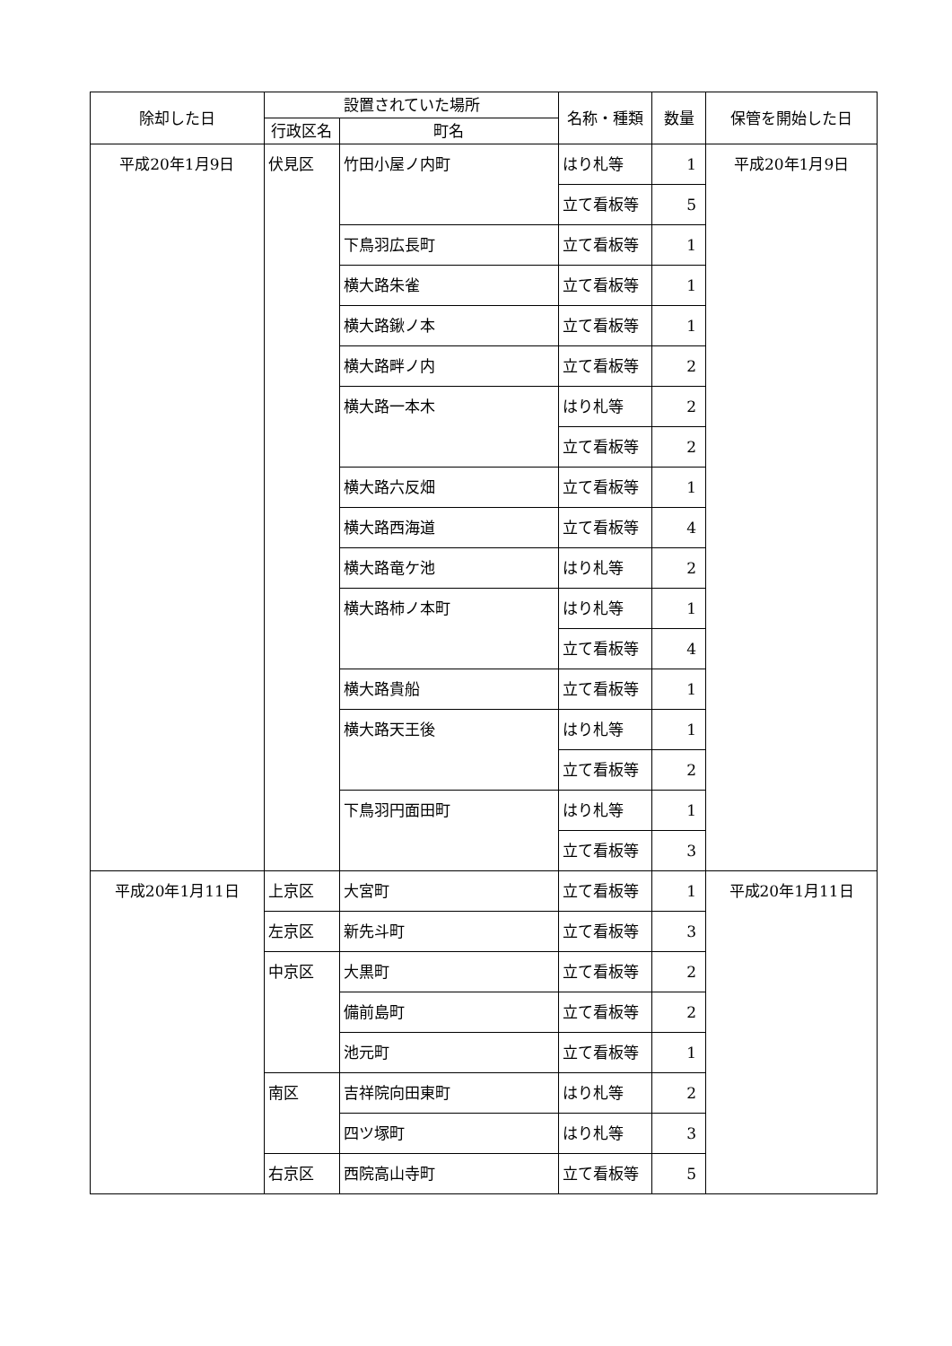| 除却した日 | 設置されていた場所 | | 名称・種類 | 数量 | 保管を開始した日 |
| --- | --- | --- | --- | --- | --- |
| | 行政区名 | 町名 | | | |
| 平成20年1月9日 | 伏見区 | 竹田小屋ノ内町 | はり札等 | 1 | 平成20年1月9日 |
| | | | 立て看板等 | 5 | |
| | | 下鳥羽広長町 | 立て看板等 | 1 | |
| | | 横大路朱雀 | 立て看板等 | 1 | |
| | | 横大路鍬ノ本 | 立て看板等 | 1 | |
| | | 横大路畔ノ内 | 立て看板等 | 2 | |
| | | 横大路一本木 | はり札等 | 2 | |
| | | | 立て看板等 | 2 | |
| | | 横大路六反畑 | 立て看板等 | 1 | |
| | | 横大路西海道 | 立て看板等 | 4 | |
| | | 横大路竜ケ池 | はり札等 | 2 | |
| | | 横大路柿ノ本町 | はり札等 | 1 | |
| | | | 立て看板等 | 4 | |
| | | 横大路貴船 | 立て看板等 | 1 | |
| | | 横大路天王後 | はり札等 | 1 | |
| | | | 立て看板等 | 2 | |
| | | 下鳥羽円面田町 | はり札等 | 1 | |
| | | | 立て看板等 | 3 | |
| 平成20年1月11日 | 上京区 | 大宮町 | 立て看板等 | 1 | 平成20年1月11日 |
| | 左京区 | 新先斗町 | 立て看板等 | 3 | |
| | 中京区 | 大黒町 | 立て看板等 | 2 | |
| | | 備前島町 | 立て看板等 | 2 | |
| | | 池元町 | 立て看板等 | 1 | |
| | 南区 | 吉祥院向田東町 | はり札等 | 2 | |
| | | 四ツ塚町 | はり札等 | 3 | |
| | 右京区 | 西院高山寺町 | 立て看板等 | 5 | |